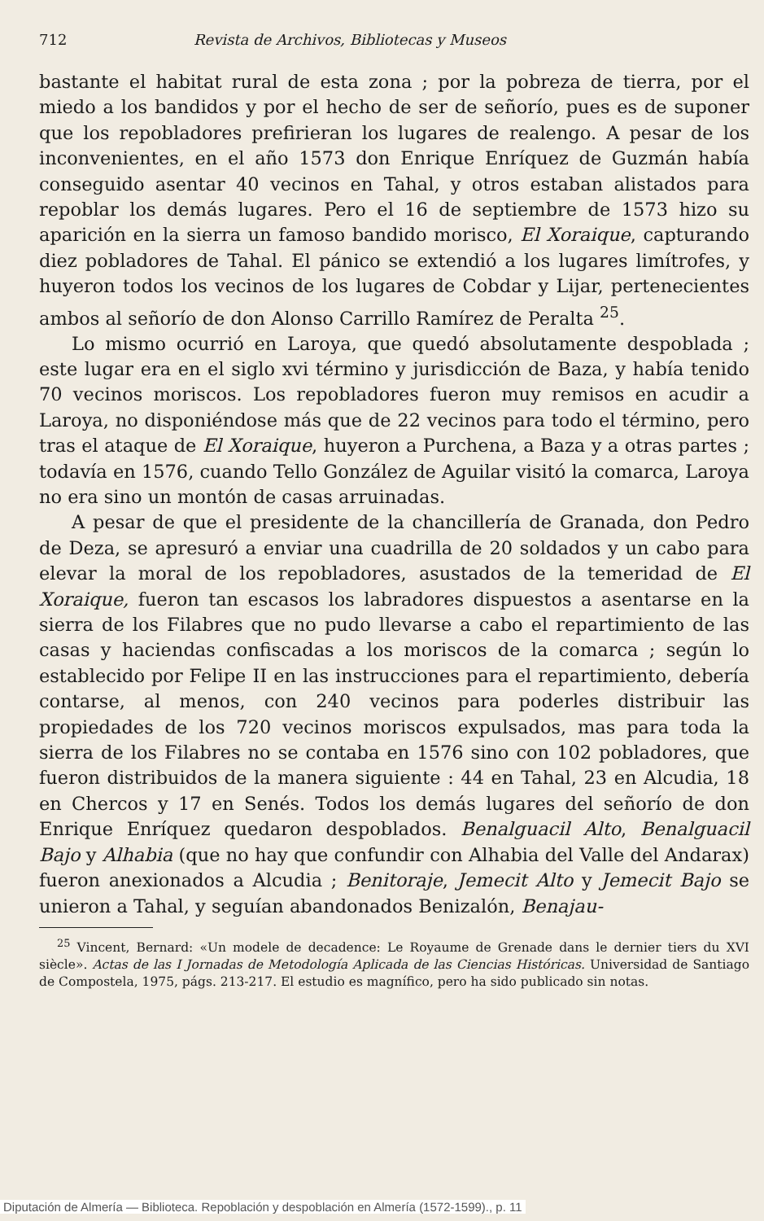712 Revista de Archivos, Bibliotecas y Museos
bastante el habitat rural de esta zona ; por la pobreza de tierra, por el miedo a los bandidos y por el hecho de ser de señorío, pues es de suponer que los repobladores prefirieran los lugares de realengo. A pesar de los inconvenientes, en el año 1573 don Enrique Enríquez de Guzmán había conseguido asentar 40 vecinos en Tahal, y otros estaban alistados para repoblar los demás lugares. Pero el 16 de septiembre de 1573 hizo su aparición en la sierra un famoso bandido morisco, El Xoraique, capturando diez pobladores de Tahal. El pánico se extendió a los lugares limítrofes, y huyeron todos los vecinos de los lugares de Cobdar y Lijar, pertenecientes ambos al señorío de don Alonso Carrillo Ramírez de Peralta <sup>25</sup>.
Lo mismo ocurrió en Laroya, que quedó absolutamente despoblada ; este lugar era en el siglo xvi término y jurisdicción de Baza, y había tenido 70 vecinos moriscos. Los repobladores fueron muy remisos en acudir a Laroya, no disponiéndose más que de 22 vecinos para todo el término, pero tras el ataque de El Xoraique, huyeron a Purchena, a Baza y a otras partes ; todavía en 1576, cuando Tello González de Aguilar visitó la comarca, Laroya no era sino un montón de casas arruinadas.
A pesar de que el presidente de la chancillería de Granada, don Pedro de Deza, se apresuró a enviar una cuadrilla de 20 soldados y un cabo para elevar la moral de los repobladores, asustados de la temeridad de El Xoraique, fueron tan escasos los labradores dispuestos a asentarse en la sierra de los Filabres que no pudo llevarse a cabo el repartimiento de las casas y haciendas confiscadas a los moriscos de la comarca ; según lo establecido por Felipe II en las instrucciones para el repartimiento, debería contarse, al menos, con 240 vecinos para poderles distribuir las propiedades de los 720 vecinos moriscos expulsados, mas para toda la sierra de los Filabres no se contaba en 1576 sino con 102 pobladores, que fueron distribuidos de la manera siguiente : 44 en Tahal, 23 en Alcudia, 18 en Chercos y 17 en Senés. Todos los demás lugares del señorío de don Enrique Enríquez quedaron despoblados. Benalguacil Alto, Benalguacil Bajo y Alhabia (que no hay que confundir con Alhabia del Valle del Andarax) fueron anexionados a Alcudia ; Benitoraje, Jemecit Alto y Jemecit Bajo se unieron a Tahal, y seguían abandonados Benizalón, Benajau-
<sup>25</sup> Vincent, Bernard: «Un modele de decadence: Le Royaume de Grenade dans le dernier tiers du XVI siècle». Actas de las I Jornadas de Metodología Aplicada de las Ciencias Históricas. Universidad de Santiago de Compostela, 1975, págs. 213-217. El estudio es magnífico, pero ha sido publicado sin notas.
Diputación de Almería — Biblioteca. Repoblación y despoblación en Almería (1572-1599)., p. 11